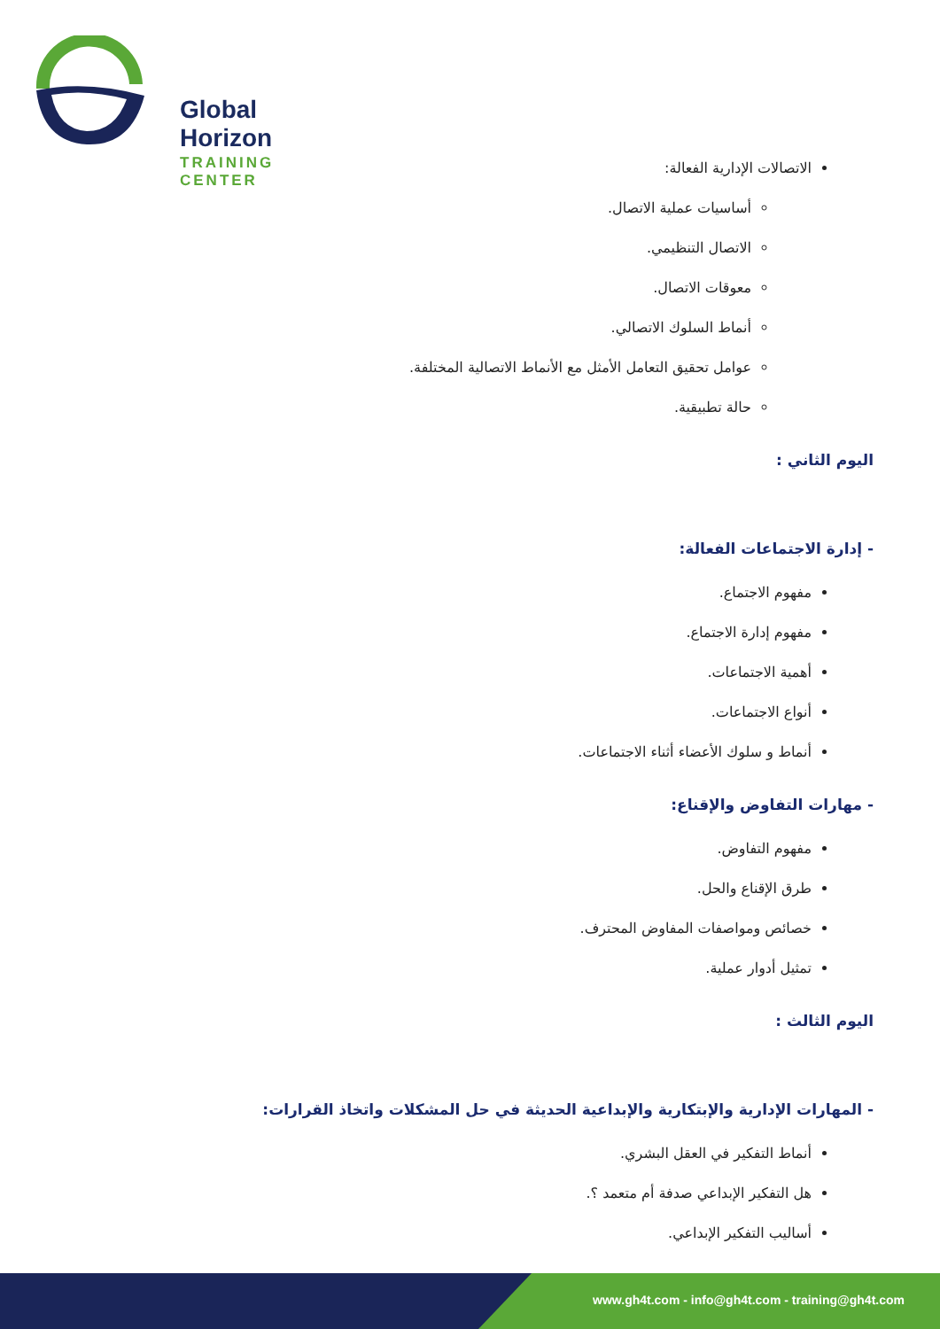Global Horizon
TRAINING CENTER
الاتصالات الإدارية الفعالة:
أساسيات عملية الاتصال.
الاتصال التنظيمي.
معوقات الاتصال.
أنماط السلوك الاتصالي.
عوامل تحقيق التعامل الأمثل مع الأنماط الاتصالية المختلفة.
حالة تطبيقية.
اليوم الثاني :
- إدارة الاجتماعات الفعالة:
مفهوم الاجتماع.
مفهوم إدارة الاجتماع.
أهمية الاجتماعات.
أنواع الاجتماعات.
أنماط و سلوك الأعضاء أثناء الاجتماعات.
- مهارات التفاوض والإقناع:
مفهوم التفاوض.
طرق الإقناع والحل.
خصائص ومواصفات المفاوض المحترف.
تمثيل أدوار عملية.
اليوم الثالث :
- المهارات الإدارية والإبتكارية والإبداعية الحديثة في حل المشكلات واتخاذ القرارات:
أنماط التفكير في العقل البشري.
هل التفكير الإبداعي صدفة أم متعمد ؟.
أساليب التفكير الإبداعي.
www.gh4t.com - info@gh4t.com - training@gh4t.com